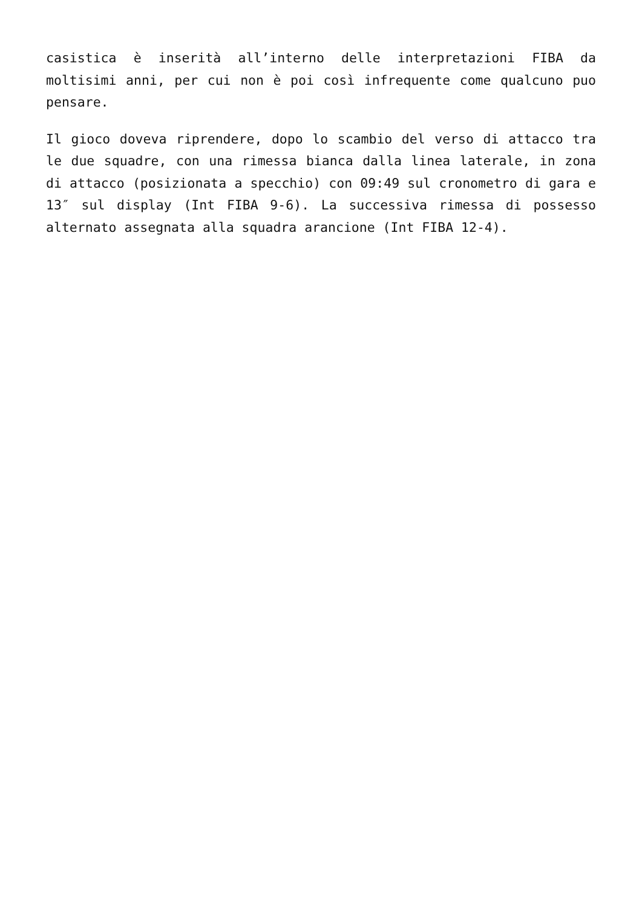casistica è inserità all’interno delle interpretazioni FIBA da moltisimi anni, per cui non è poi così infrequente come qualcuno puo pensare.
Il gioco doveva riprendere, dopo lo scambio del verso di attacco tra le due squadre, con una rimessa bianca dalla linea laterale, in zona di attacco (posizionata a specchio) con 09:49 sul cronometro di gara e 13″ sul display (Int FIBA 9-6). La successiva rimessa di possesso alternato assegnata alla squadra arancione (Int FIBA 12-4).